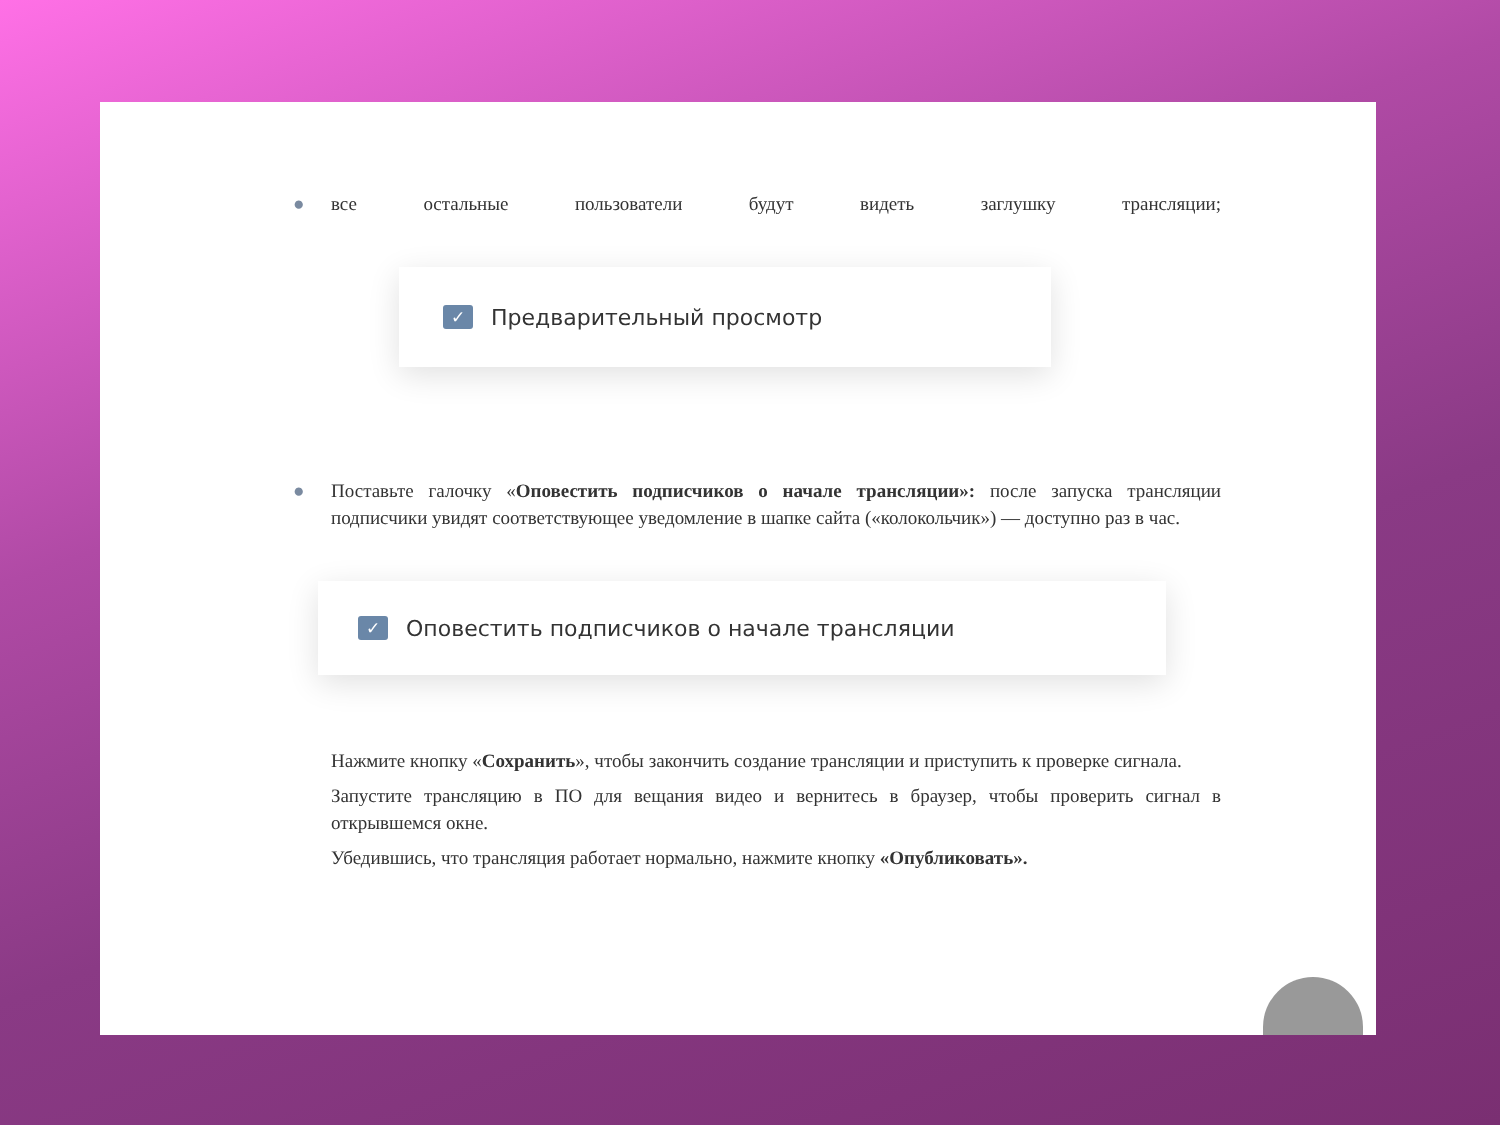● все остальные пользователи будут видеть заглушку трансляции;
✓ Предварительный просмотр
● Поставьте галочку «Оповестить подписчиков о начале трансляции»: после запуска трансляции подписчики увидят соответствующее уведомление в шапке сайта («колокольчик») — доступно раз в час.
✓ Оповестить подписчиков о начале трансляции
Нажмите кнопку «Сохранить», чтобы закончить создание трансляции и приступить к проверке сигнала.
Запустите трансляцию в ПО для вещания видео и вернитесь в браузер, чтобы проверить сигнал в открывшемся окне.
Убедившись, что трансляция работает нормально, нажмите кнопку «Опубликовать».